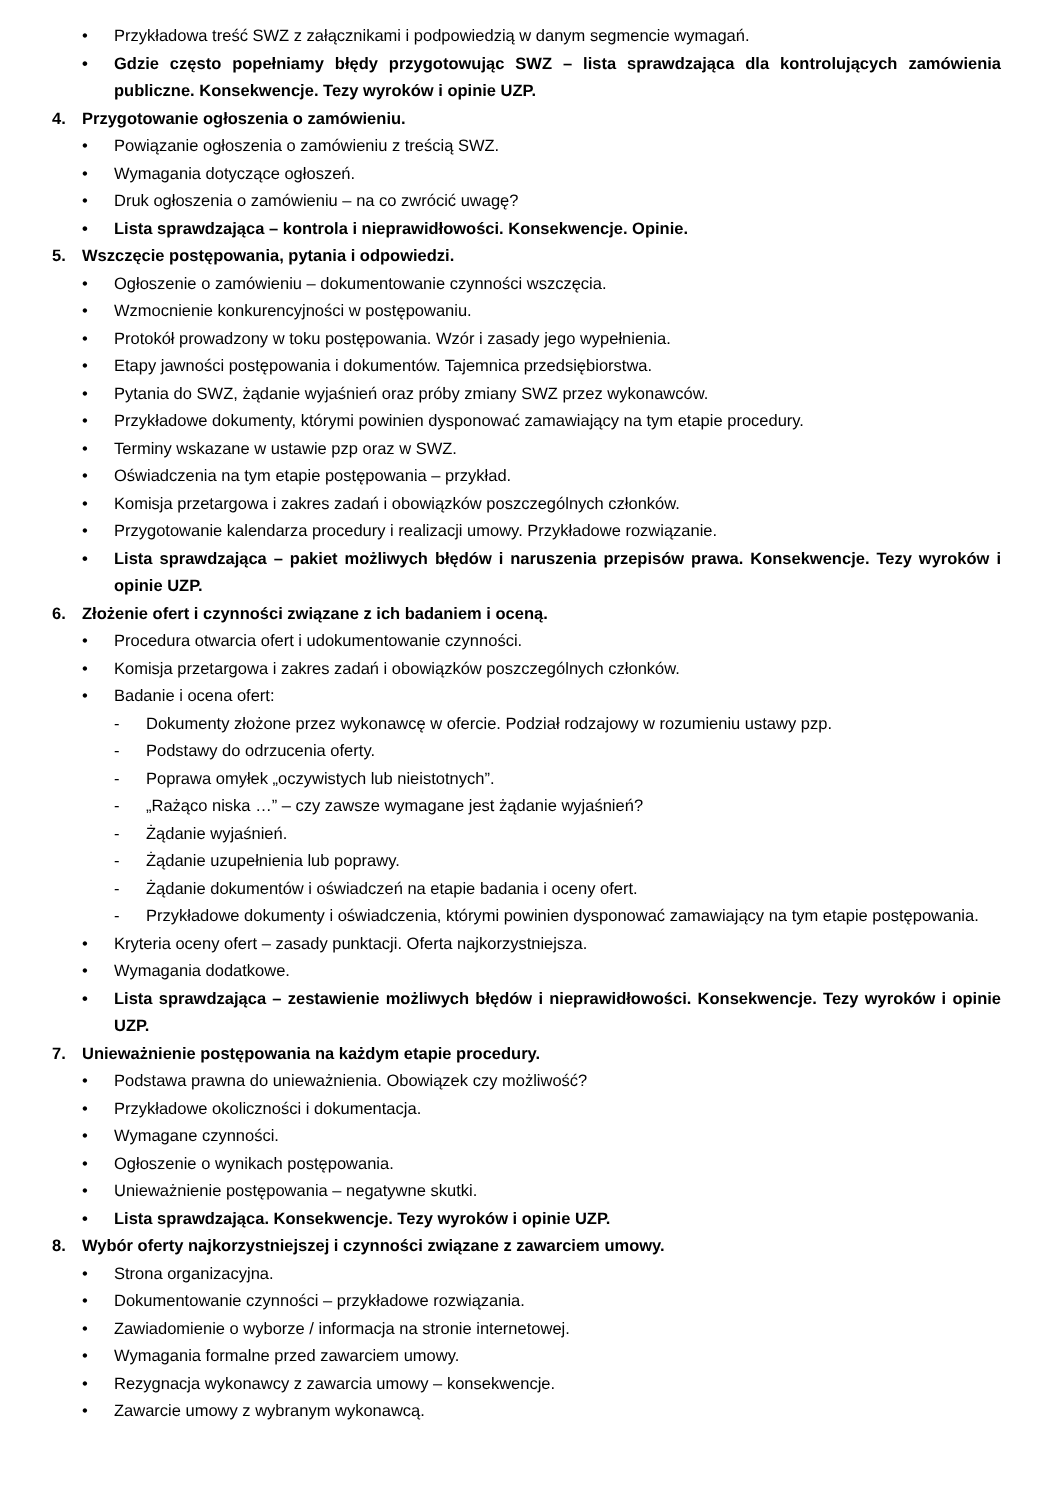• Przykładowa treść SWZ z załącznikami i podpowiedzią w danym segmencie wymagań.
• Gdzie często popełniamy błędy przygotowując SWZ – lista sprawdzająca dla kontrolujących zamówienia publiczne. Konsekwencje. Tezy wyroków i opinie UZP.
4. Przygotowanie ogłoszenia o zamówieniu.
• Powiązanie ogłoszenia o zamówieniu z treścią SWZ.
• Wymagania dotyczące ogłoszeń.
• Druk ogłoszenia o zamówieniu – na co zwrócić uwagę?
• Lista sprawdzająca – kontrola i nieprawidłowości. Konsekwencje. Opinie.
5. Wszczęcie postępowania, pytania i odpowiedzi.
• Ogłoszenie o zamówieniu – dokumentowanie czynności wszczęcia.
• Wzmocnienie konkurencyjności w postępowaniu.
• Protokół prowadzony w toku postępowania. Wzór i zasady jego wypełnienia.
• Etapy jawności postępowania i dokumentów. Tajemnica przedsiębiorstwa.
• Pytania do SWZ, żądanie wyjaśnień oraz próby zmiany SWZ przez wykonawców.
• Przykładowe dokumenty, którymi powinien dysponować zamawiający na tym etapie procedury.
• Terminy wskazane w ustawie pzp oraz w SWZ.
• Oświadczenia na tym etapie postępowania – przykład.
• Komisja przetargowa i zakres zadań i obowiązków poszczególnych członków.
• Przygotowanie kalendarza procedury i realizacji umowy. Przykładowe rozwiązanie.
• Lista sprawdzająca – pakiet możliwych błędów i naruszenia przepisów prawa. Konsekwencje. Tezy wyroków i opinie UZP.
6. Złożenie ofert i czynności związane z ich badaniem i oceną.
• Procedura otwarcia ofert i udokumentowanie czynności.
• Komisja przetargowa i zakres zadań i obowiązków poszczególnych członków.
• Badanie i ocena ofert:
- Dokumenty złożone przez wykonawcę w ofercie. Podział rodzajowy w rozumieniu ustawy pzp.
- Podstawy do odrzucenia oferty.
- Poprawa omyłek „oczywistych lub nieistotnych”.
- „Rażąco niska …” – czy zawsze wymagane jest żądanie wyjaśnień?
- Żądanie wyjaśnień.
- Żądanie uzupełnienia lub poprawy.
- Żądanie dokumentów i oświadczeń na etapie badania i oceny ofert.
- Przykładowe dokumenty i oświadczenia, którymi powinien dysponować zamawiający na tym etapie postępowania.
• Kryteria oceny ofert – zasady punktacji. Oferta najkorzystniejsza.
• Wymagania dodatkowe.
• Lista sprawdzająca – zestawienie możliwych błędów i nieprawidłowości. Konsekwencje. Tezy wyroków i opinie UZP.
7. Unieważnienie postępowania na każdym etapie procedury.
• Podstawa prawna do unieważnienia. Obowiązek czy możliwość?
• Przykładowe okoliczności i dokumentacja.
• Wymagane czynności.
• Ogłoszenie o wynikach postępowania.
• Unieważnienie postępowania – negatywne skutki.
• Lista sprawdzająca. Konsekwencje. Tezy wyroków i opinie UZP.
8. Wybór oferty najkorzystniejszej i czynności związane z zawarciem umowy.
• Strona organizacyjna.
• Dokumentowanie czynności – przykładowe rozwiązania.
• Zawiadomienie o wyborze / informacja na stronie internetowej.
• Wymagania formalne przed zawarciem umowy.
• Rezygnacja wykonawcy z zawarcia umowy – konsekwencje.
• Zawarcie umowy z wybranym wykonawcą.